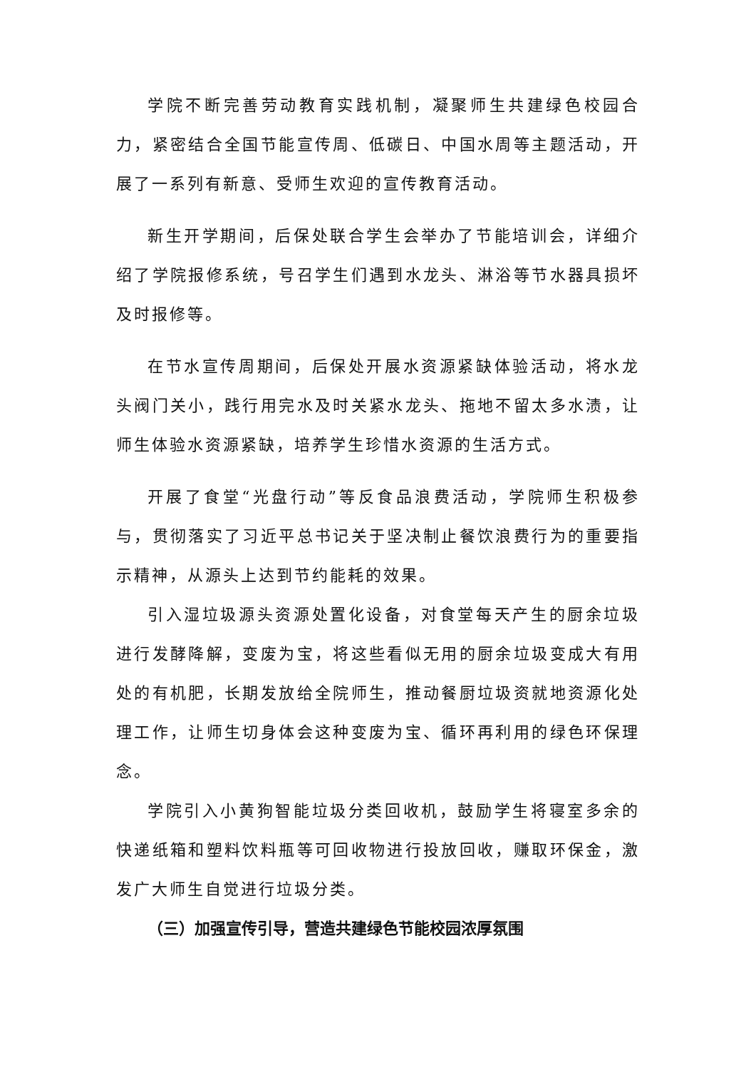学院不断完善劳动教育实践机制，凝聚师生共建绿色校园合力，紧密结合全国节能宣传周、低碳日、中国水周等主题活动，开展了一系列有新意、受师生欢迎的宣传教育活动。
新生开学期间，后保处联合学生会举办了节能培训会，详细介绍了学院报修系统，号召学生们遇到水龙头、淋浴等节水器具损坏及时报修等。
在节水宣传周期间，后保处开展水资源紧缺体验活动，将水龙头阀门关小，践行用完水及时关紧水龙头、拖地不留太多水渍，让师生体验水资源紧缺，培养学生珍惜水资源的生活方式。
开展了食堂“光盘行动”等反食品浪费活动，学院师生积极参与，贯彻落实了习近平总书记关于坚决制止餐饮浪费行为的重要指示精神，从源头上达到节约能耗的效果。
引入湿垃圾源头资源处置化设备，对食堂每天产生的厨余垃圾进行发酵降解，变废为宝，将这些看似无用的厨余垃圾变成大有用处的有机肥，长期发放给全院师生，推动餐厨垃圾资就地资源化处理工作，让师生切身体会这种变废为宝、循环再利用的绿色环保理念。
学院引入小黄狗智能垃圾分类回收机，鼓励学生将寝室多余的快递纸箱和塑料饮料瓶等可回收物进行投放回收，赚取环保金，激发广大师生自觉进行垃圾分类。
（三）加强宣传引导，营造共建绿色节能校园浓厚氛围